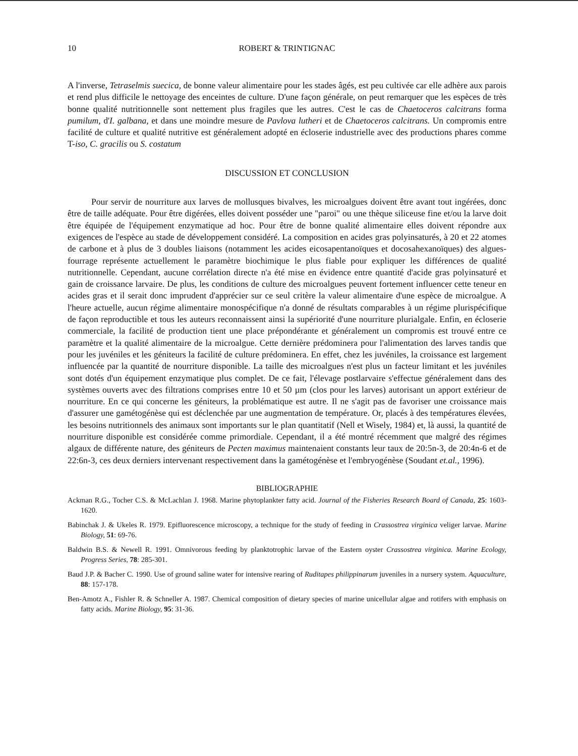10
ROBERT & TRINTIGNAC
A l'inverse, Tetraselmis suecica, de bonne valeur alimentaire pour les stades âgés, est peu cultivée car elle adhère aux parois et rend plus difficile le nettoyage des enceintes de culture. D'une façon générale, on peut remarquer que les espèces de très bonne qualité nutritionnelle sont nettement plus fragiles que les autres. C'est le cas de Chaetoceros calcitrans forma pumilum, d'I. galbana, et dans une moindre mesure de Pavlova lutheri et de Chaetoceros calcitrans. Un compromis entre facilité de culture et qualité nutritive est généralement adopté en écloserie industrielle avec des productions phares comme T-iso, C. gracilis ou S. costatum
DISCUSSION ET CONCLUSION
Pour servir de nourriture aux larves de mollusques bivalves, les microalgues doivent être avant tout ingérées, donc être de taille adéquate. Pour être digérées, elles doivent posséder une "paroi" ou une thèque siliceuse fine et/ou la larve doit être équipée de l'équipement enzymatique ad hoc. Pour être de bonne qualité alimentaire elles doivent répondre aux exigences de l'espèce au stade de développement considéré. La composition en acides gras polyinsaturés, à 20 et 22 atomes de carbone et à plus de 3 doubles liaisons (notamment les acides eicosapentanoïques et docosahexanoïques) des algues-fourrage représente actuellement le paramètre biochimique le plus fiable pour expliquer les différences de qualité nutritionnelle. Cependant, aucune corrélation directe n'a été mise en évidence entre quantité d'acide gras polyinsaturé et gain de croissance larvaire. De plus, les conditions de culture des microalgues peuvent fortement influencer cette teneur en acides gras et il serait donc imprudent d'apprécier sur ce seul critère la valeur alimentaire d'une espèce de microalgue. A l'heure actuelle, aucun régime alimentaire monospécifique n'a donné de résultats comparables à un régime plurispécifique de façon reproductible et tous les auteurs reconnaissent ainsi la supériorité d'une nourriture plurialgale. Enfin, en écloserie commerciale, la facilité de production tient une place prépondérante et généralement un compromis est trouvé entre ce paramètre et la qualité alimentaire de la microalgue. Cette dernière prédominera pour l'alimentation des larves tandis que pour les juvéniles et les géniteurs la facilité de culture prédominera. En effet, chez les juvéniles, la croissance est largement influencée par la quantité de nourriture disponible. La taille des microalgues n'est plus un facteur limitant et les juvéniles sont dotés d'un équipement enzymatique plus complet. De ce fait, l'élevage postlarvaire s'effectue généralement dans des systèmes ouverts avec des filtrations comprises entre 10 et 50 µm (clos pour les larves) autorisant un apport extérieur de nourriture. En ce qui concerne les géniteurs, la problématique est autre. Il ne s'agit pas de favoriser une croissance mais d'assurer une gamétogénèse qui est déclenchée par une augmentation de température. Or, placés à des températures élevées, les besoins nutritionnels des animaux sont importants sur le plan quantitatif (Nell et Wisely, 1984) et, là aussi, la quantité de nourriture disponible est considérée comme primordiale. Cependant, il a été montré récemment que malgré des régimes algaux de différente nature, des géniteurs de Pecten maximus maintenaient constants leur taux de 20:5n-3, de 20:4n-6 et de 22:6n-3, ces deux derniers intervenant respectivement dans la gamétogénèse et l'embryogénèse (Soudant et.al., 1996).
BIBLIOGRAPHIE
Ackman R.G., Tocher C.S. & McLachlan J. 1968. Marine phytoplankter fatty acid. Journal of the Fisheries Research Board of Canada, 25: 1603-1620.
Babinchak J. & Ukeles R. 1979. Epifluorescence microscopy, a technique for the study of feeding in Crassostrea virginica veliger larvae. Marine Biology, 51: 69-76.
Baldwin B.S. & Newell R. 1991. Omnivorous feeding by planktotrophic larvae of the Eastern oyster Crassostrea virginica. Marine Ecology, Progress Series, 78: 285-301.
Baud J.P. & Bacher C. 1990. Use of ground saline water for intensive rearing of Ruditapes philippinarum juveniles in a nursery system. Aquaculture, 88: 157-178.
Ben-Amotz A., Fishler R. & Schneller A. 1987. Chemical composition of dietary species of marine unicellular algae and rotifers with emphasis on fatty acids. Marine Biology, 95: 31-36.